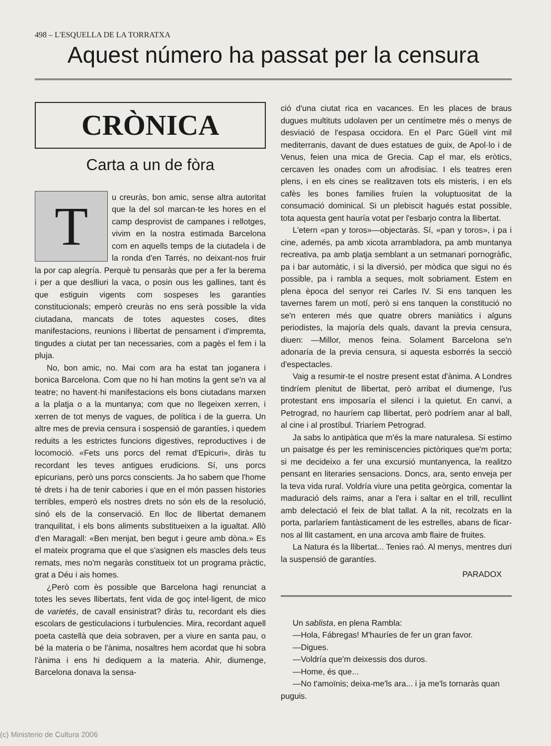498 – L'ESQUELLA DE LA TORRATXA
Aquest número ha passat per la censura
CRÒNICA
Carta a un de fòra
Tu creuràs, bon amic, sense altra autoritat que la del sol marcan-te les hores en el camp desprovist de campanes i rellotges, vivim en la nostra estimada Barcelona com en aquells temps de la ciutadela i de la ronda d'en Tarrés, no deixant-nos fruir la por cap alegría. Perquè tu pensaràs que per a fer la berema i per a que deslliuri la vaca, o posin ous les gallines, tant és que estiguin vigents com sospeses les garantíes constitucionals; emperò creuràs no ens serà possible la vida ciutadana, mancats de totes aquestes coses, dites manifestacions, reunions i llibertat de pensament i d'impremta, tingudes a ciutat per tan necessaries, com a pagès el fem i la pluja.
No, bon amic, no. Mai com ara ha estat tan joganera i bonica Barcelona. Com que no hi han motins la gent se'n va al teatre; no havent·hi manifestacions els bons ciutadans marxen a la platja o a la muntanya; com que no llegeixen xerren, i xerren de tot menys de vagues, de política i de la guerra. Un altre mes de previa censura i sospensió de garantíes, i quedem reduits a les estrictes funcions digestives, reproductives i de locomoció. «Fets uns porcs del remat d'Epicuri», diràs tu recordant les teves antigues erudicions. Sí, uns porcs epicurians, però uns porcs conscients. Ja ho sabem que l'home té drets i ha de tenir cabories i que en el món passen histories terribles, emperò els nostres drets no són els de la resolució, sinó els de la conservació. En lloc de llibertat demanem tranquilitat, i els bons aliments substitueixen a la igualtat. Allò d'en Maragall: «Ben menjat, ben begut i geure amb dòna.» Es el mateix programa que el que s'asignen els mascles dels teus remats, mes no'm negaràs constitueix tot un programa pràctic, grat a Déu i ais homes.
¿Però com ès possible que Barcelona hagi renunciat a totes les seves llibertats, fent vida de goç intel·ligent, de mico de varietés, de cavall ensinistrat? diràs tu, recordant els dies escolars de gesticulacions i turbulencies. Mira, recordant aquell poeta castellà que deia sobraven, per a viure en santa pau, o bé la materia o be l'ànima, nosaltres hem acordat que hi sobra l'ànima i ens hi dediquem a la materia. Ahir, diumenge, Barcelona donava la sensa-
ció d'una ciutat rica en vacances. En les places de braus dugues multituts udolaven per un centímetre més o menys de desviació de l'espasa occidora. En el Parc Güell vint mil mediterranis, davant de dues estatues de guix, de Apol·lo i de Venus, feien una mica de Grecia. Cap el mar, els eròtics, cercaven les onades com un afrodisíac. I els teatres eren plens, i en els cines se realitzaven tots els misteris, i en els cafès les bones families fruíen la voluptuositat de la consumació dominical. Si un plebiscit hagués estat possible, tota aquesta gent hauría votat per l'esbarjo contra la llibertat.
L'etern «pan y toros»—objectaràs. Sí, «pan y toros», i pa i cine, ademés, pa amb xicota arrambladora, pa amb muntanya recreativa, pa amb platja semblant a un setmanari pornogràfic, pa i bar automàtic, i si la diversió, per mòdica que sigui no és possible, pa i rambla a seques, molt sobriament. Estem en plena època del senyor rei Carles IV. Si ens tanquen les tavernes farem un motí, però si ens tanquen la constitució no se'n enteren més que quatre obrers maniàtics i alguns periodistes, la majoría dels quals, davant la previa censura, diuen: —Millor, menos feina. Solament Barcelona se'n adonaría de la previa censura, si aquesta esborrés la secció d'espectacles.
Vaig a resumir-te el nostre present estat d'ànima. A Londres tindríem plenitut de llibertat, però arribat el diumenge, l'us protestant ens imposaría el silenci i la quietut. En canvi, a Petrograd, no hauríem cap llibertat, però podríem anar al ball, al cine i al prostíbul. Triaríem Petrograd.
Ja sabs lo antipàtica que m'és la mare naturalesa. Si estimo un paisatge és per les reminiscencies pictòriques que'm porta; si me decideixo a fer una excursió muntanyenca, la realitzo pensant en literaries sensacions. Doncs, ara, sento enveja per la teva vida rural. Voldría viure una petita geòrgica, comentar la maduració dels raims, anar a l'era i saltar en el trill, recullint amb delectació el feix de blat tallat. A la nit, recolzats en la porta, parlaríem fantàsticament de les estrelles, abans de ficar-nos al llit castament, en una arcova amb flaire de fruites.
La Natura és la llibertat... Tenies raó. Al menys, mentres duri la suspensió de garantíes.
PARADOX
Un sablista, en plena Rambla:
—Hola, Fábregas! M'hauríes de fer un gran favor.
—Digues.
—Voldría que'm deixessis dos duros.
—Home, és que...
—No t'amoïnis; deixa-me'ls ara... i ja me'ls tornaràs quan
puguis.
(c) Ministerio de Cultura 2006